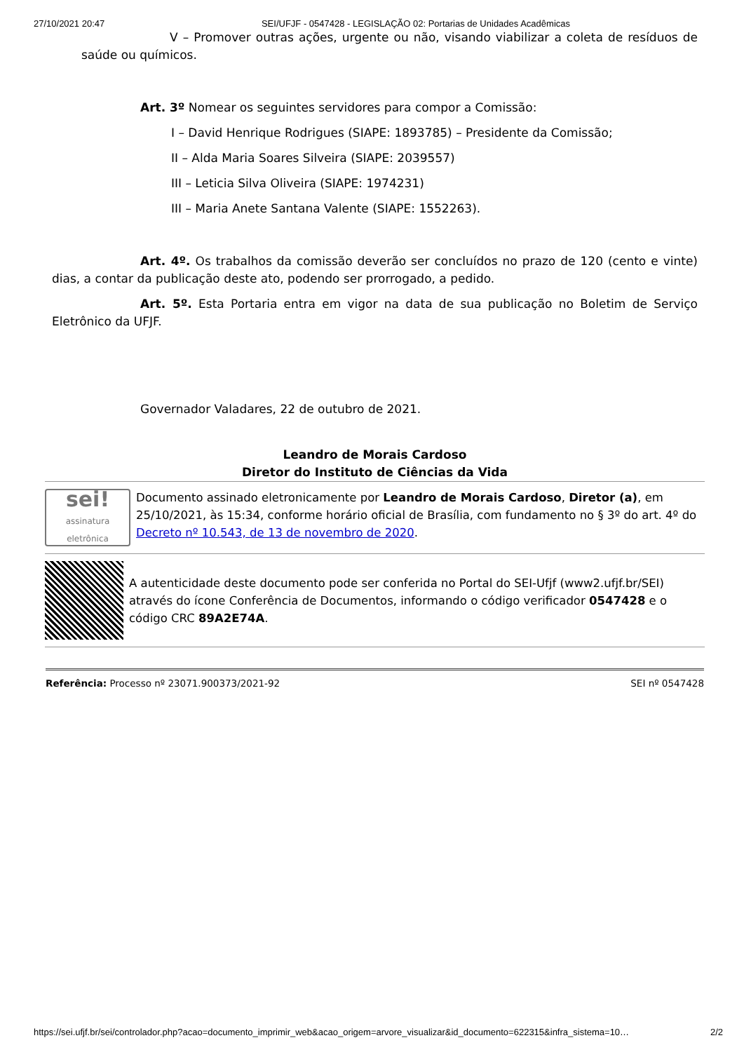27/10/2021 20:47 SEI/UFJF - 0547428 - LEGISLAÇÃO 02: Portarias de Unidades Acadêmicas
V – Promover outras ações, urgente ou não, visando viabilizar a coleta de resíduos de saúde ou químicos.
Art. 3º Nomear os seguintes servidores para compor a Comissão:
I – David Henrique Rodrigues (SIAPE: 1893785) – Presidente da Comissão;
II – Alda Maria Soares Silveira (SIAPE: 2039557)
III – Leticia Silva Oliveira (SIAPE: 1974231)
III – Maria Anete Santana Valente (SIAPE: 1552263).
Art. 4º. Os trabalhos da comissão deverão ser concluídos no prazo de 120 (cento e vinte) dias, a contar da publicação deste ato, podendo ser prorrogado, a pedido.
Art. 5º. Esta Portaria entra em vigor na data de sua publicação no Boletim de Serviço Eletrônico da UFJF.
Governador Valadares, 22 de outubro de 2021.
Leandro de Morais Cardoso
Diretor do Instituto de Ciências da Vida
sei!
assinatura eletrônica
Documento assinado eletronicamente por Leandro de Morais Cardoso, Diretor (a), em 25/10/2021, às 15:34, conforme horário oficial de Brasília, com fundamento no § 3º do art. 4º do Decreto nº 10.543, de 13 de novembro de 2020.
A autenticidade deste documento pode ser conferida no Portal do SEI-Ufjf (www2.ufjf.br/SEI) através do ícone Conferência de Documentos, informando o código verificador 0547428 e o código CRC 89A2E74A.
Referência: Processo nº 23071.900373/2021-92 SEI nº 0547428
https://sei.ufjf.br/sei/controlador.php?acao=documento_imprimir_web&acao_origem=arvore_visualizar&id_documento=622315&infra_sistema=10… 2/2